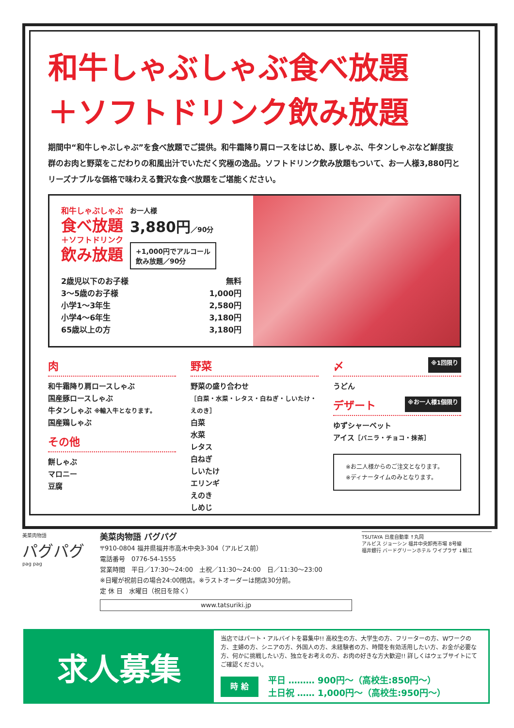和牛しゃぶしゃぶ食べ放題
＋ソフトドリンク飲み放題
期間中“和牛しゃぶしゃぶ”を食べ放題でご提供。和牛霜降り肩ロースをはじめ、豚しゃぶ、牛タンしゃぶなど鮮度抜群のお肉と野菜をこだわりの和風出汁でいただく究極の逸品。ソフトドリンク飲み放題もついて、お一人様3,880円とリーズナブルな価格で味わえる贅沢な食べ放題をご堪能ください。
和牛しゃぶしゃぶ
食べ放題
＋ソフトドリンク
飲み放題
お一人様
3,880円／90分
+1,000円でアルコール
飲み放題／90分
2歳児以下のお子様 無料
3〜5歳のお子様 1,000円
小学1〜3年生 2,580円
小学4〜6年生 3,180円
65歳以上の方 3,180円
肉
和牛霜降り肩ロースしゃぶ
国産豚ロースしゃぶ
牛タンしゃぶ ※輸入牛となります。
国産鶏しゃぶ
その他
餅しゃぶ
マロニー
豆腐
野菜
野菜の盛り合わせ
［白菜・水菜・レタス・白ねぎ・しいたけ・えのき］
白菜
水菜
レタス
白ねぎ
しいたけ
エリンギ
えのき
しめじ
〆 ※1回限り
うどん
デザート ※お一人様1個限り
ゆずシャーベット
アイス［バニラ・チョコ・抹茶］
※お二人様からのご注文となります。
※ディナータイムのみとなります。
美菜肉物語
パグパグ
pag pag
美菜肉物語 パグパグ
〒910-0804 福井県福井市高木中央3-304（アルビス前）
電話番号　0776-54-1555
営業時間　平日／17:30〜24:00　土祝／11:30〜24:00　日／11:30〜23:00
※日曜が祝前日の場合24:00閉店。※ラストオーダーは閉店30分前。
定 休 日　水曜日（祝日を除く）
www.tatsuriki.jp
TSUTAYA 日産自動車 ↑丸岡
アルビス ジョーシン 福井中央卸売市場 8号線
福井銀行 バードグリーンホテル ワイプラザ ↓鯖江
求人募集
当店ではパート・アルバイトを募集中!! 高校生の方、大学生の方、フリーターの方、Wワークの方、主婦の方、シニアの方、外国人の方、未経験者の方、時間を有効活用したい方、お金が必要な方、何かに挑戦したい方、独立をお考えの方、お肉の好きな方大歓迎!! 詳しくはウェブサイトにてご確認ください。
時 給
平日 ……… 900円〜（高校生:850円〜）
土日祝 …… 1,000円〜（高校生:950円〜）